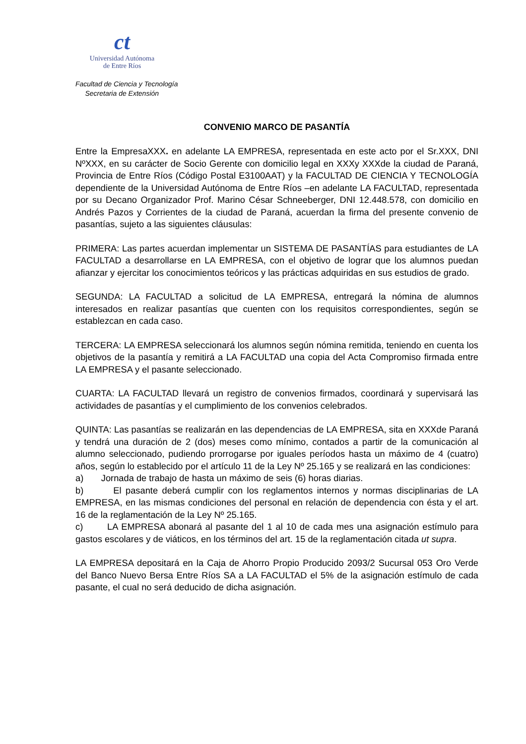ct
Universidad Autónoma
de Entre Ríos
Facultad de Ciencia y Tecnología
Secretaria de Extensión
CONVENIO MARCO DE PASANTÍA
Entre la EmpresaXXX. en adelante LA EMPRESA, representada en este acto por el Sr.XXX, DNI NºXXX, en su carácter de Socio Gerente con domicilio legal en XXXy XXXde la ciudad de Paraná, Provincia de Entre Ríos (Código Postal E3100AAT) y la FACULTAD DE CIENCIA Y TECNOLOGÍA dependiente de la Universidad Autónoma de Entre Ríos –en adelante LA FACULTAD, representada por su Decano Organizador Prof. Marino César Schneeberger, DNI 12.448.578, con domicilio en Andrés Pazos y Corrientes de la ciudad de Paraná, acuerdan la firma del presente convenio de pasantías, sujeto a las siguientes cláusulas:
PRIMERA: Las partes acuerdan implementar un SISTEMA DE PASANTÍAS para estudiantes de LA FACULTAD a desarrollarse en LA EMPRESA, con el objetivo de lograr que los alumnos puedan afianzar y ejercitar los conocimientos teóricos y las prácticas adquiridas en sus estudios de grado.
SEGUNDA: LA FACULTAD a solicitud de LA EMPRESA, entregará la nómina de alumnos interesados en realizar pasantías que cuenten con los requisitos correspondientes, según se establezcan en cada caso.
TERCERA: LA EMPRESA seleccionará los alumnos según nómina remitida, teniendo en cuenta los objetivos de la pasantía y remitirá a LA FACULTAD una copia del Acta Compromiso firmada entre LA EMPRESA y el pasante seleccionado.
CUARTA: LA FACULTAD llevará un registro de convenios firmados, coordinará y supervisará las actividades de pasantías y el cumplimiento de los convenios celebrados.
QUINTA: Las pasantías se realizarán en las dependencias de LA EMPRESA, sita en XXXde Paraná y tendrá una duración de 2 (dos) meses como mínimo, contados a partir de la comunicación al alumno seleccionado, pudiendo prorrogarse por iguales períodos hasta un máximo de 4 (cuatro) años, según lo establecido por el artículo 11 de la Ley Nº 25.165 y se realizará en las condiciones:
a) Jornada de trabajo de hasta un máximo de seis (6) horas diarias.
b) El pasante deberá cumplir con los reglamentos internos y normas disciplinarias de LA EMPRESA, en las mismas condiciones del personal en relación de dependencia con ésta y el art. 16 de la reglamentación de la Ley Nº 25.165.
c) LA EMPRESA abonará al pasante del 1 al 10 de cada mes una asignación estímulo para gastos escolares y de viáticos, en los términos del art. 15 de la reglamentación citada ut supra.
LA EMPRESA depositará en la Caja de Ahorro Propio Producido 2093/2 Sucursal 053 Oro Verde del Banco Nuevo Bersa Entre Ríos SA a LA FACULTAD el 5% de la asignación estímulo de cada pasante, el cual no será deducido de dicha asignación.